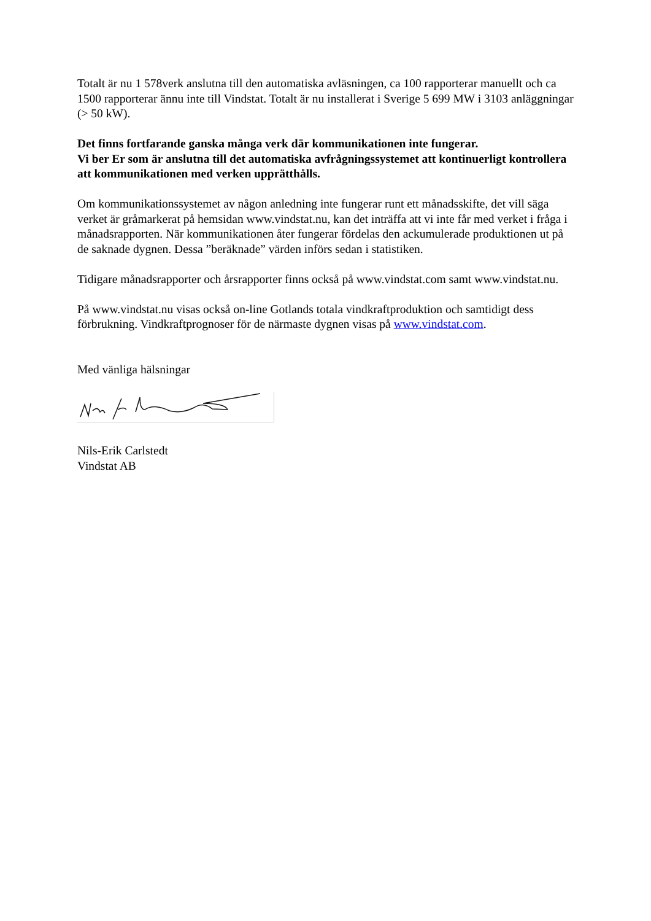Totalt är nu 1 578verk anslutna till den automatiska avläsningen, ca 100 rapporterar manuellt och ca 1500 rapporterar ännu inte till Vindstat. Totalt är nu installerat i Sverige 5 699 MW i 3103 anläggningar (> 50 kW).
Det finns fortfarande ganska många verk där kommunikationen inte fungerar.
Vi ber Er som är anslutna till det automatiska avfrågningssystemet att kontinuerligt kontrollera att kommunikationen med verken upprätthålls.
Om kommunikationssystemet av någon anledning inte fungerar runt ett månadsskifte, det vill säga verket är gråmarkerat på hemsidan www.vindstat.nu, kan det inträffa att vi inte får med verket i fråga i månadsrapporten. När kommunikationen åter fungerar fördelas den ackumulerade produktionen ut på de saknade dygnen. Dessa ”beräknade” värden införs sedan i statistiken.
Tidigare månadsrapporter och årsrapporter finns också på www.vindstat.com samt www.vindstat.nu.
På www.vindstat.nu visas också on-line Gotlands totala vindkraftproduktion och samtidigt dess förbrukning. Vindkraftprognoser för de närmaste dygnen visas på www.vindstat.com.
Med vänliga hälsningar
Nils-Erik Carlstedt
Vindstat AB